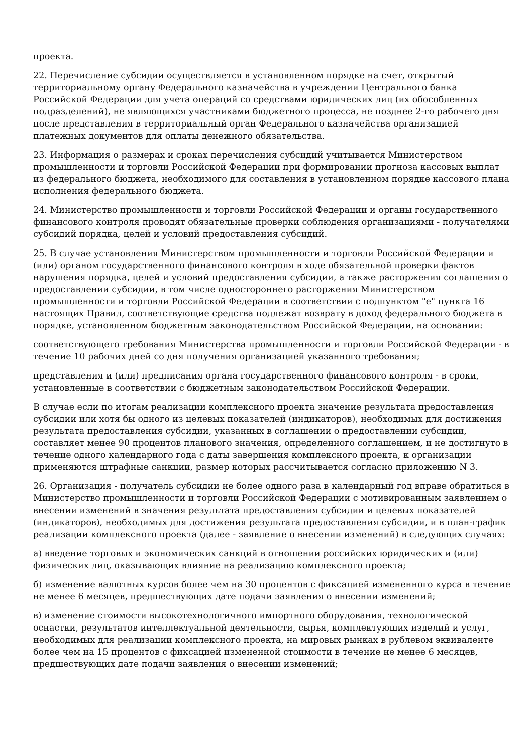проекта.
22. Перечисление субсидии осуществляется в установленном порядке на счет, открытый территориальному органу Федерального казначейства в учреждении Центрального банка Российской Федерации для учета операций со средствами юридических лиц (их обособленных подразделений), не являющихся участниками бюджетного процесса, не позднее 2-го рабочего дня после представления в территориальный орган Федерального казначейства организацией платежных документов для оплаты денежного обязательства.
23. Информация о размерах и сроках перечисления субсидий учитывается Министерством промышленности и торговли Российской Федерации при формировании прогноза кассовых выплат из федерального бюджета, необходимого для составления в установленном порядке кассового плана исполнения федерального бюджета.
24. Министерство промышленности и торговли Российской Федерации и органы государственного финансового контроля проводят обязательные проверки соблюдения организациями - получателями субсидий порядка, целей и условий предоставления субсидий.
25. В случае установления Министерством промышленности и торговли Российской Федерации и (или) органом государственного финансового контроля в ходе обязательной проверки фактов нарушения порядка, целей и условий предоставления субсидии, а также расторжения соглашения о предоставлении субсидии, в том числе одностороннего расторжения Министерством промышленности и торговли Российской Федерации в соответствии с подпунктом "е" пункта 16 настоящих Правил, соответствующие средства подлежат возврату в доход федерального бюджета в порядке, установленном бюджетным законодательством Российской Федерации, на основании:
соответствующего требования Министерства промышленности и торговли Российской Федерации - в течение 10 рабочих дней со дня получения организацией указанного требования;
представления и (или) предписания органа государственного финансового контроля - в сроки, установленные в соответствии с бюджетным законодательством Российской Федерации.
В случае если по итогам реализации комплексного проекта значение результата предоставления субсидии или хотя бы одного из целевых показателей (индикаторов), необходимых для достижения результата предоставления субсидии, указанных в соглашении о предоставлении субсидии, составляет менее 90 процентов планового значения, определенного соглашением, и не достигнуто в течение одного календарного года с даты завершения комплексного проекта, к организации применяются штрафные санкции, размер которых рассчитывается согласно приложению N 3.
26. Организация - получатель субсидии не более одного раза в календарный год вправе обратиться в Министерство промышленности и торговли Российской Федерации с мотивированным заявлением о внесении изменений в значения результата предоставления субсидии и целевых показателей (индикаторов), необходимых для достижения результата предоставления субсидии, и в план-график реализации комплексного проекта (далее - заявление о внесении изменений) в следующих случаях:
а) введение торговых и экономических санкций в отношении российских юридических и (или) физических лиц, оказывающих влияние на реализацию комплексного проекта;
б) изменение валютных курсов более чем на 30 процентов с фиксацией измененного курса в течение не менее 6 месяцев, предшествующих дате подачи заявления о внесении изменений;
в) изменение стоимости высокотехнологичного импортного оборудования, технологической оснастки, результатов интеллектуальной деятельности, сырья, комплектующих изделий и услуг, необходимых для реализации комплексного проекта, на мировых рынках в рублевом эквиваленте более чем на 15 процентов с фиксацией измененной стоимости в течение не менее 6 месяцев, предшествующих дате подачи заявления о внесении изменений;